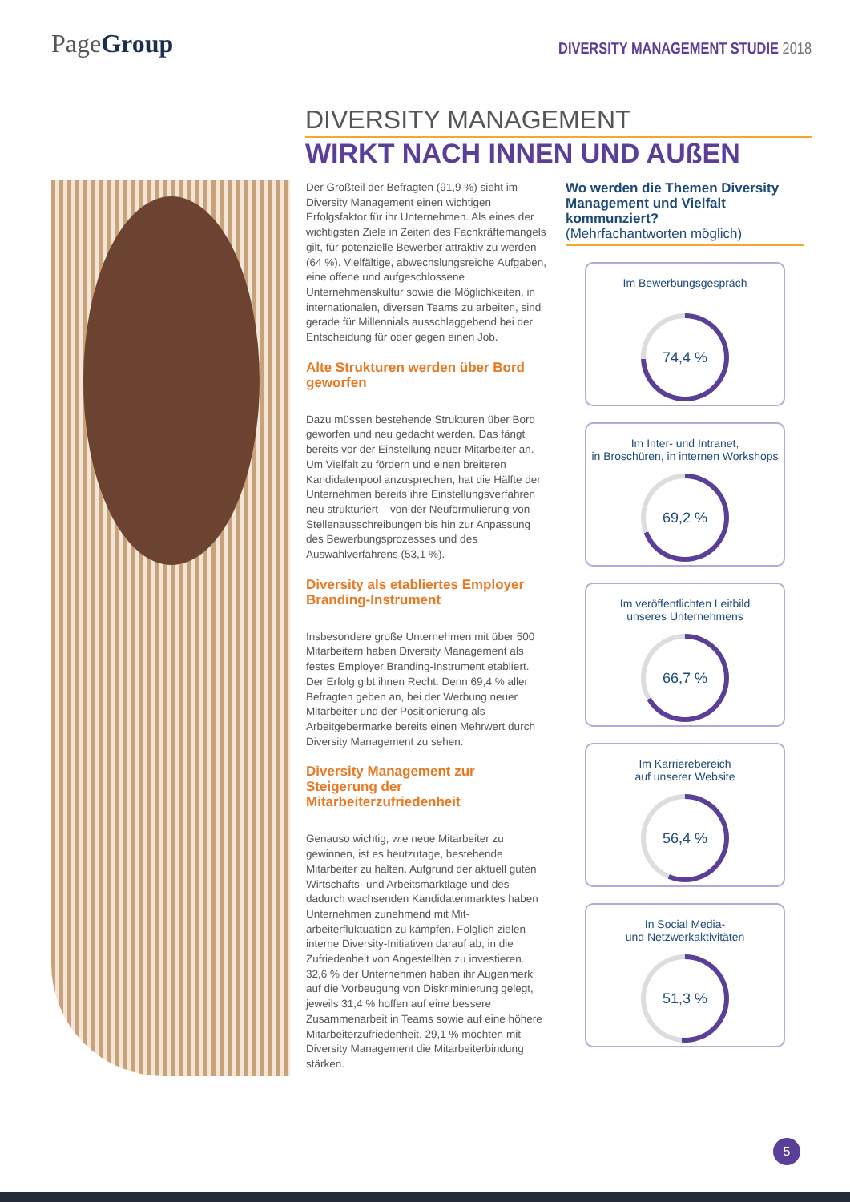PageGroup
DIVERSITY MANAGEMENT STUDIE 2018
DIVERSITY MANAGEMENT
WIRKT NACH INNEN UND AUßEN
Der Großteil der Befragten (91,9 %) sieht im Diversity Management einen wichtigen Erfolgsfaktor für ihr Unternehmen. Als eines der wichtigsten Ziele in Zeiten des Fach­kräftemangels gilt, für potenzielle Bewerber attraktiv zu werden (64 %). Vielfältige, ab­wechslungsreiche Aufgaben, eine offene und aufgeschlossene Unternehmenskultur sowie die Möglichkeiten, in internationalen, diversen Teams zu arbeiten, sind gerade für Millennials ausschlaggebend bei der Entscheidung für oder gegen einen Job.
Alte Strukturen werden über Bord geworfen
Dazu müssen bestehende Strukturen über Bord geworfen und neu gedacht werden. Das fängt bereits vor der Einstellung neuer Mit­arbeiter an. Um Vielfalt zu fördern und einen breiteren Kandidatenpool anzusprechen, hat die Hälfte der Unternehmen bereits ihre Ein­stellungsverfahren neu strukturiert – von der Neuformulierung von Stellenausschreibungen bis hin zur Anpassung des Bewerbungs­prozesses und des Auswahlverfahrens (53,1 %).
Diversity als etabliertes Employer Branding-Instrument
Insbesondere große Unternehmen mit über 500 Mitarbeitern haben Diversity Management als festes Employer Branding-Instrument etabliert. Der Erfolg gibt ihnen Recht. Denn 69,4 % aller Befragten geben an, bei der Werbung neuer Mitarbeiter und der Positionierung als Arbeitgebermarke bereits einen Mehrwert durch Diversity Management zu sehen.
Diversity Management zur Steigerung der Mitarbeiterzufriedenheit
Genauso wichtig, wie neue Mitarbeiter zu gewinnen, ist es heutzutage, bestehende Mitarbeiter zu halten. Aufgrund der aktuell guten Wirtschafts- und Arbeitsmarktlage und des dadurch wachsenden Kandidatenmarktes haben Unternehmen zunehmend mit Mit­arbeiterfluktuation zu kämpfen. Folglich zielen interne Diversity-Initiativen darauf ab, in die Zufriedenheit von Angestellten zu investieren. 32,6 % der Unternehmen haben ihr Augen­merk auf die Vorbeugung von Diskriminierung gelegt, jeweils 31,4 % hoffen auf eine bessere Zusammenarbeit in Teams sowie auf eine höhere Mitarbeiterzufriedenheit. 29,1 % möchten mit Diversity Management die Mit­arbeiterbindung stärken.
Wo werden die Themen Diversity Management und Vielfalt kommunziert?
(Mehrfachantworten möglich)
Im Bewerbungsgespräch
74,4 %
Im Inter- und Intranet,
in Broschüren, in internen Workshops
69,2 %
Im veröffentlichten Leitbild
unseres Unternehmens
66,7 %
Im Karrierebereich
auf unserer Website
56,4 %
In Social Media-
und Netzwerkaktivitäten
51,3 %
5